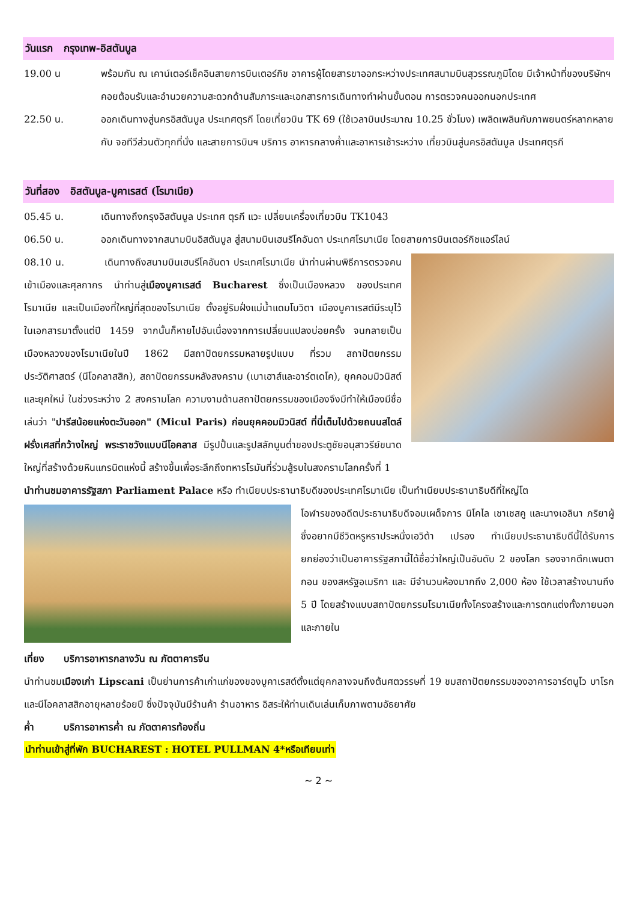วันแรก กรุงเทพ-อิสตันบูล
19.00 น พร้อมกัน ณ เคาน์เตอร์เช็คอินสายการบินเตอร์กิช อาคารผู้โดยสารขาออกระหว่างประเทศสนามบินสุวรรณภูมิโดย มีเจ้าหน้าที่ของบริษัทฯ คอยต้อนรับและอำนวยความสะดวกด้านสัมภาระและเอกสารการเดินทางทำผ่านขั้นตอน การตรวจคนออกนอกประเทศ
22.50 น. ออกเดินทางสู่นครอิสตันบูล ประเทศตุรกี โดยเที่ยวบิน TK 69 (ใช้เวลาบินประมาณ 10.25 ชั่วโมง) เพลิดเพลินกับภาพยนตร์หลากหลายกับ จอทีวีส่วนตัวทุกที่นั่ง และสายการบินฯ บริการ อาหารกลางค่ำและอาหารเช้าระหว่าง เที่ยวบินสู่นครอิสตันบูล ประเทศตุรกี
วันที่สอง อิสตันบูล-บูคาเรสต์ (โรมาเนีย)
05.45 น. เดินทางถึงกรุงอิสตันบูล ประเทศ ตุรกี แวะ เปลี่ยนเครื่องเที่ยวบิน TK1043
06.50 น. ออกเดินทางจากสนามบินอิสตันบูล สู่สนามบินเฮนรีโคอันดา ประเทศโรมาเนีย โดยสายการบินเตอร์กิชแอร์ไลน์
08.10 น. เดินทางถึงสนามบินเฮนรีโคอันดา ประเทศโรมาเนีย นำท่านผ่านพิธีการตรวจคนเข้าเมืองและศุลกากร นำท่านสู่เมืองบูคาเรสต์ Bucharest ซึ่งเป็นเมืองหลวง ของประเทศโรมาเนีย และเป็นเมืองที่ใหญ่ที่สุดของโรมาเนีย ตั้งอยู่ริมฝั่งแม่น้ำแดมโบวิตา เมืองบูคาเรสต์มีระบุไว้ในเอกสารมาตั้งแต่ปี 1459 จากนั้นก็หายไปอันเนื่องจากการเปลี่ยนแปลงบ่อยครั้ง จนกลายเป็นเมืองหลวงของโรมาเนียในปี 1862 มีสถาปัตยกรรมหลายรูปแบบ ที่รวม สถาปัตยกรรมประวัติศาสตร์ (นีโอคลาสสิก), สถาปัตยกรรมหลังสงคราม (เบาเฮาส์และอาร์ตเดโค), ยุคคอมมิวนิสต์ และยุคใหม่ ในช่วงระหว่าง 2 สงครามโลก ความงามด้านสถาปัตยกรรมของเมืองจึงมีทำให้เมืองมีชื่อเล่นว่า "ปารีสน้อยแห่งตะวันออก" (Micul Paris) ก่อนยุคคอมมิวนิสต์ ที่นี่เต็มไปด้วยถนนสไตล์ฝรั่งเศสที่กว้างใหญ่ พระราชวังแบบนีโอคลาส มีรูปปั้นและรูปสลักนูนต่ำของประตูชัยอนุสาวรีย์ขนาดใหญ่ที่สร้างด้วยหินแกรนิตแห่งนี้ สร้างขึ้นเพื่อระลึกถึงทหารโรมันที่ร่วมสู้รบในสงครามโลกครั้งที่ 1
นำท่านชมอาคารรัฐสภา Parliament Palace หรือ ทำเนียบประธานาธิบดีของประเทศโรมาเนีย เป็นทำเนียบประธานาธิบดีที่ใหญ่โต
โอฬารของอดีตประธานาธิบดีจอมเผด็จการ นิโคไล เชาเชสคู และนางเอลินา ภริยาผู้ซึ่งอยากมีชีวิตหรูหราประหนึ่งเอวิต้า เปรอง ทำเนียบประธานาธิบดีนี้ได้รับการยกย่องว่าเป็นอาคารรัฐสภานี้ได้ชื่อว่าใหญ่เป็นอันดับ 2 ของโลก รองจากตึกเพนตากอน ของสหรัฐอเมริกา และ มีจำนวนห้องมากถึง 2,000 ห้อง ใช้เวลาสร้างนานถึง 5 ปี โดยสร้างแบบสถาปัตยกรรมโรมาเนียทั้งโครงสร้างและการตกแต่งทั้งภายนอกและภายใน
เที่ยง บริการอาหารกลางวัน ณ ภัตตาคารจีน
นำท่านชมเมืองเก่า Lipscani เป็นย่านการค้าเก่าแก่ของของบูคาเรสต์ตั้งแต่ยุคกลางจนถึงต้นศตวรรษที่ 19 ชมสถาปัตยกรรมของอาคารอาร์ตนูโว บาโรกและนีโอคลาสสิกอายุหลายร้อยปี ซึ่งปัจจุบันมีร้านค้า ร้านอาหาร อิสระให้ท่านเดินเล่นเก็บภาพตามอัธยาศัย
ค่ำ บริการอาหารค่ำ ณ ภัตตาคารท้องถิ่น
นำท่านเข้าสู่ที่พัก BUCHAREST : HOTEL PULLMAN 4*หรือเทียบเท่า
~ 2 ~